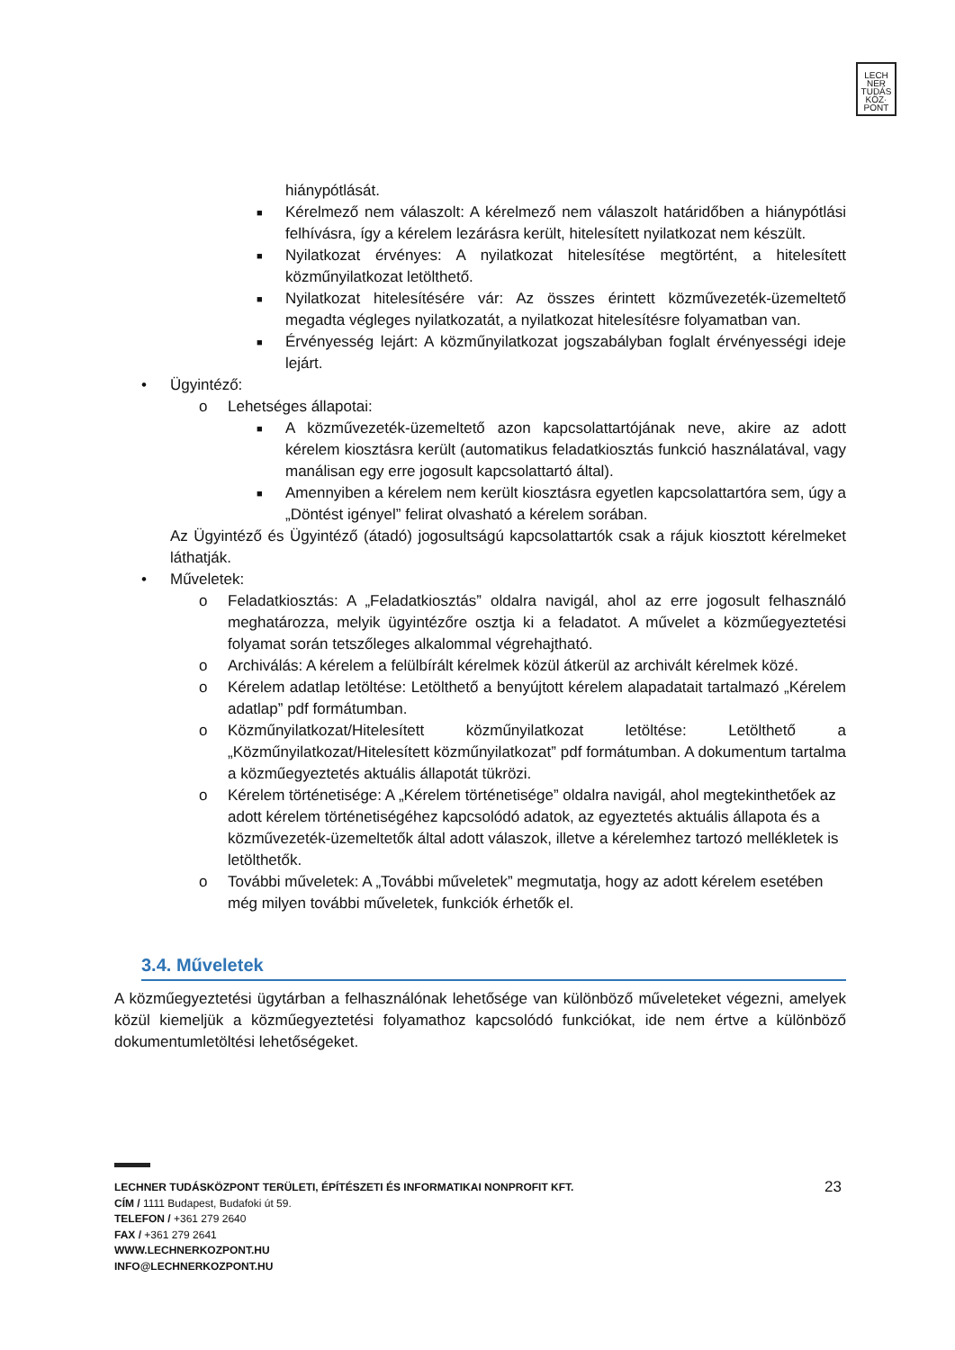LECH
NER
TUDÁS
KÖZ·
PONT
hiánypótlását.
■
Kérelmező nem válaszolt: A kérelmező nem válaszolt határidőben a hiánypótlási felhívásra, így a kérelem lezárásra került, hitelesített nyilatkozat nem készült.
■
Nyilatkozat érvényes: A nyilatkozat hitelesítése megtörtént, a hitelesített közműnyilatkozat letölthető.
■
Nyilatkozat hitelesítésére vár: Az összes érintett közművezeték-üzemeltető megadta végleges nyilatkozatát, a nyilatkozat hitelesítésre folyamatban van.
■
Érvényesség lejárt: A közműnyilatkozat jogszabályban foglalt érvényességi ideje lejárt.
• Ügyintéző:
o Lehetséges állapotai:
■
A közművezeték-üzemeltető azon kapcsolattartójának neve, akire az adott kérelem kiosztásra került (automatikus feladatkiosztás funkció használatával, vagy manálisan egy erre jogosult kapcsolattartó által).
■
Amennyiben a kérelem nem került kiosztásra egyetlen kapcsolattartóra sem, úgy a „Döntést igényel” felirat olvasható a kérelem sorában.
Az Ügyintéző és Ügyintéző (átadó) jogosultságú kapcsolattartók csak a rájuk kiosztott kérelmeket láthatják.
• Műveletek:
o Feladatkiosztás: A „Feladatkiosztás” oldalra navigál, ahol az erre jogosult felhasználó meghatározza, melyik ügyintézőre osztja ki a feladatot. A művelet a közműegyeztetési folyamat során tetszőleges alkalommal végrehajtható.
o Archiválás: A kérelem a felülbírált kérelmek közül átkerül az archivált kérelmek közé.
o Kérelem adatlap letöltése: Letölthető a benyújtott kérelem alapadatait tartalmazó „Kérelem adatlap” pdf formátumban.
o Közműnyilatkozat/Hitelesített közműnyilatkozat letöltése: Letölthető a „Közműnyilatkozat/Hitelesített közműnyilatkozat” pdf formátumban. A dokumentum tartalma a közműegyeztetés aktuális állapotát tükrözi.
o Kérelem történetisége: A „Kérelem történetisége” oldalra navigál, ahol megtekinthetőek az adott kérelem történetiségéhez kapcsolódó adatok, az egyeztetés aktuális állapota és a közművezeték-üzemeltetők által adott válaszok, illetve a kérelemhez tartozó mellékletek is letölthetők.
o További műveletek: A „További műveletek” megmutatja, hogy az adott kérelem esetében még milyen további műveletek, funkciók érhetők el.
3.4. Műveletek
A közműegyeztetési ügytárban a felhasználónak lehetősége van különböző műveleteket végezni, amelyek közül kiemeljük a közműegyeztetési folyamathoz kapcsolódó funkciókat, ide nem értve a különböző dokumentumletöltési lehetőségeket.
23
LECHNER TUDÁSKÖZPONT TERÜLETI, ÉPÍTÉSZETI ÉS INFORMATIKAI NONPROFIT KFT.
CÍM / 1111 Budapest, Budafoki út 59.
TELEFON / +361 279 2640
FAX / +361 279 2641
WWW.LECHNERKOZPONT.HU
INFO@LECHNERKOZPONT.HU